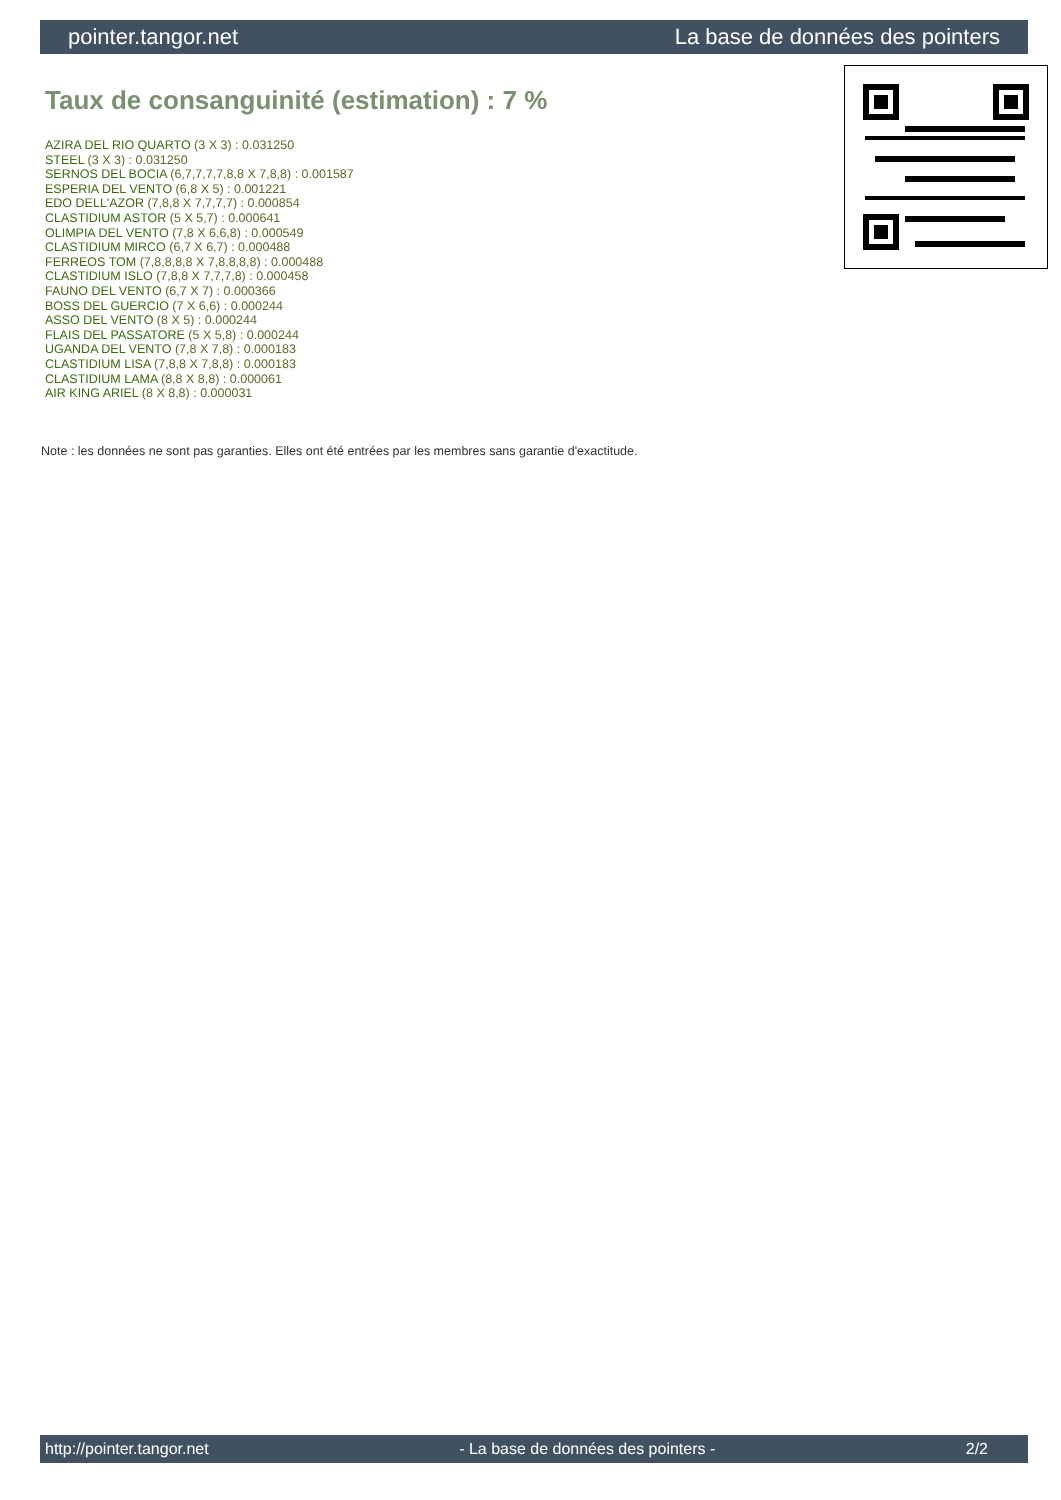pointer.tangor.net La base de données des pointers
Taux de consanguinité (estimation) : 7 %
AZIRA DEL RIO QUARTO (3 X 3) : 0.031250
STEEL (3 X 3) : 0.031250
SERNOS DEL BOCIA (6,7,7,7,7,8,8 X 7,8,8) : 0.001587
ESPERIA DEL VENTO (6,8 X 5) : 0.001221
EDO DELL'AZOR (7,8,8 X 7,7,7,7) : 0.000854
CLASTIDIUM ASTOR (5 X 5,7) : 0.000641
OLIMPIA DEL VENTO (7,8 X 6,6,8) : 0.000549
CLASTIDIUM MIRCO (6,7 X 6,7) : 0.000488
FERREOS TOM (7,8,8,8,8 X 7,8,8,8,8) : 0.000488
CLASTIDIUM ISLO (7,8,8 X 7,7,7,8) : 0.000458
FAUNO DEL VENTO (6,7 X 7) : 0.000366
BOSS DEL GUERCIO (7 X 6,6) : 0.000244
ASSO DEL VENTO (8 X 5) : 0.000244
FLAIS DEL PASSATORE (5 X 5,8) : 0.000244
UGANDA DEL VENTO (7,8 X 7,8) : 0.000183
CLASTIDIUM LISA (7,8,8 X 7,8,8) : 0.000183
CLASTIDIUM LAMA (8,8 X 8,8) : 0.000061
AIR KING ARIEL (8 X 8,8) : 0.000031
Note : les données ne sont pas garanties. Elles ont été entrées par les membres sans garantie d'exactitude.
http://pointer.tangor.net - La base de données des pointers - 2/2